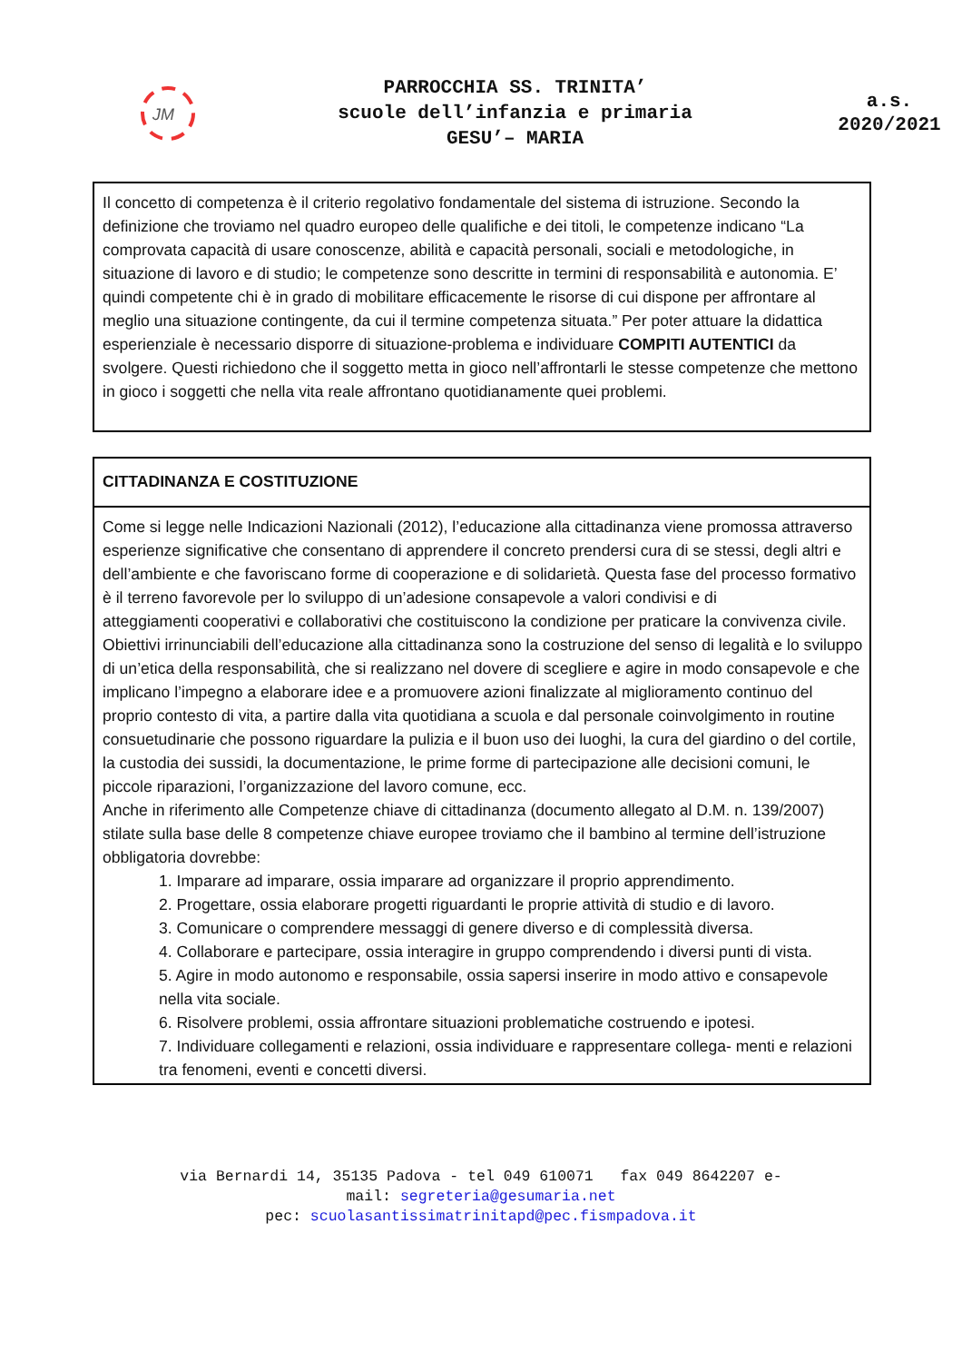JM
PARROCCHIA SS. TRINITA’
scuole dell’infanzia e primaria
GESU’– MARIA
a.s.
2020/2021
| Il concetto di competenza è il criterio regolativo fondamentale del sistema di istruzione. Secondo la definizione che troviamo nel quadro europeo delle qualifiche e dei titoli, le competenze indicano “La comprovata capacità di usare conoscenze, abilità e capacità personali, sociali e metodologiche, in situazione di lavoro e di studio; le competenze sono descritte in termini di responsabilità e autonomia. E’ quindi competente chi è in grado di mobilitare efficacemente le risorse di cui dispone per affrontare al meglio una situazione contingente, da cui il termine competenza situata.” Per poter attuare la didattica esperienziale è necessario disporre di situazione-problema e individuare COMPITI AUTENTICI da svolgere. Questi richiedono che il soggetto metta in gioco nell’affrontarli le stesse competenze che mettono in gioco i soggetti che nella vita reale affrontano quotidianamente quei problemi. |
| CITTADINANZA E COSTITUZIONE |
| Come si legge nelle Indicazioni Nazionali (2012), l’educazione alla cittadinanza viene promossa attraverso esperienze significative che consentano di apprendere il concreto prendersi cura di se stessi, degli altri e dell’ambiente e che favoriscano forme di cooperazione e di solidarietà. Questa fase del processo formativo è il terreno favorevole per lo sviluppo di un’adesione consapevole a valori condivisi e di atteggiamenti cooperativi e collaborativi che costituiscono la condizione per praticare la convivenza civile. Obiettivi irrinunciabili dell’educazione alla cittadinanza sono la costruzione del senso di legalità e lo sviluppo di un’etica della responsabilità, che si realizzano nel dovere di scegliere e agire in modo consapevole e che implicano l’impegno a elaborare idee e a promuovere azioni finalizzate al miglioramento continuo del proprio contesto di vita, a partire dalla vita quotidiana a scuola e dal personale coinvolgimento in routine consuetudinarie che possono riguardare la pulizia e il buon uso dei luoghi, la cura del giardino o del cortile, la custodia dei sussidi, la documentazione, le prime forme di partecipazione alle decisioni comuni, le piccole riparazioni, l’organizzazione del lavoro comune, ecc. Anche in riferimento alle Competenze chiave di cittadinanza (documento allegato al D.M. n. 139/2007) stilate sulla base delle 8 competenze chiave europee troviamo che il bambino al termine dell’istruzione obbligatoria dovrebbe: 1. Imparare ad imparare, ossia imparare ad organizzare il proprio apprendimento. 2. Progettare, ossia elaborare progetti riguardanti le proprie attività di studio e di lavoro. 3. Comunicare o comprendere messaggi di genere diverso e di complessità diversa. 4. Collaborare e partecipare, ossia interagire in gruppo comprendendo i diversi punti di vista. 5. Agire in modo autonomo e responsabile, ossia sapersi inserire in modo attivo e consapevole nella vita sociale. 6. Risolvere problemi, ossia affrontare situazioni problematiche costruendo e ipotesi. 7. Individuare collegamenti e relazioni, ossia individuare e rappresentare collega- menti e relazioni tra fenomeni, eventi e concetti diversi. |
via Bernardi 14, 35135 Padova - tel 049 610071 fax 049 8642207 e-
mail: segreteria@gesumaria.net
pec: scuolasantissimatrinitapd@pec.fismpadova.it